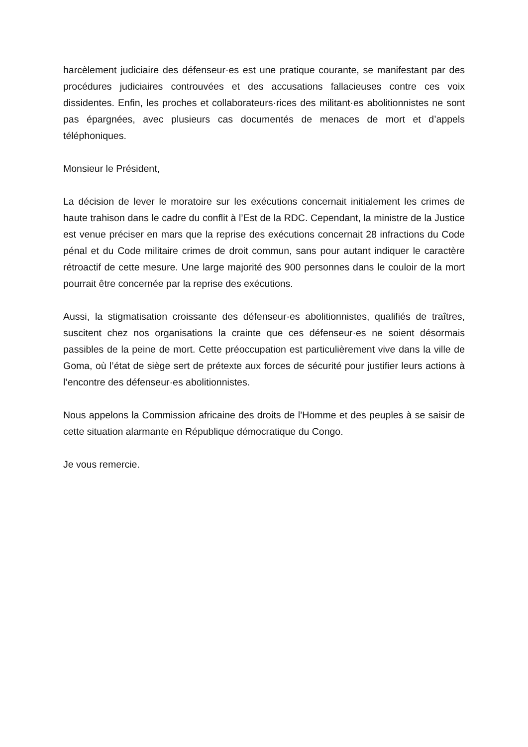harcèlement judiciaire des défenseur·es est une pratique courante, se manifestant par des procédures judiciaires controuvées et des accusations fallacieuses contre ces voix dissidentes. Enfin, les proches et collaborateurs·rices des militant·es abolitionnistes ne sont pas épargnées, avec plusieurs cas documentés de menaces de mort et d’appels téléphoniques.
Monsieur le Président,
La décision de lever le moratoire sur les exécutions concernait initialement les crimes de haute trahison dans le cadre du conflit à l’Est de la RDC. Cependant, la ministre de la Justice est venue préciser en mars que la reprise des exécutions concernait 28 infractions du Code pénal et du Code militaire crimes de droit commun, sans pour autant indiquer le caractère rétroactif de cette mesure. Une large majorité des 900 personnes dans le couloir de la mort pourrait être concernée par la reprise des exécutions.
Aussi, la stigmatisation croissante des défenseur·es abolitionnistes, qualifiés de traîtres, suscitent chez nos organisations la crainte que ces défenseur·es ne soient désormais passibles de la peine de mort. Cette préoccupation est particulièrement vive dans la ville de Goma, où l’état de siège sert de prétexte aux forces de sécurité pour justifier leurs actions à l’encontre des défenseur·es abolitionnistes.
Nous appelons la Commission africaine des droits de l’Homme et des peuples à se saisir de cette situation alarmante en République démocratique du Congo.
Je vous remercie.